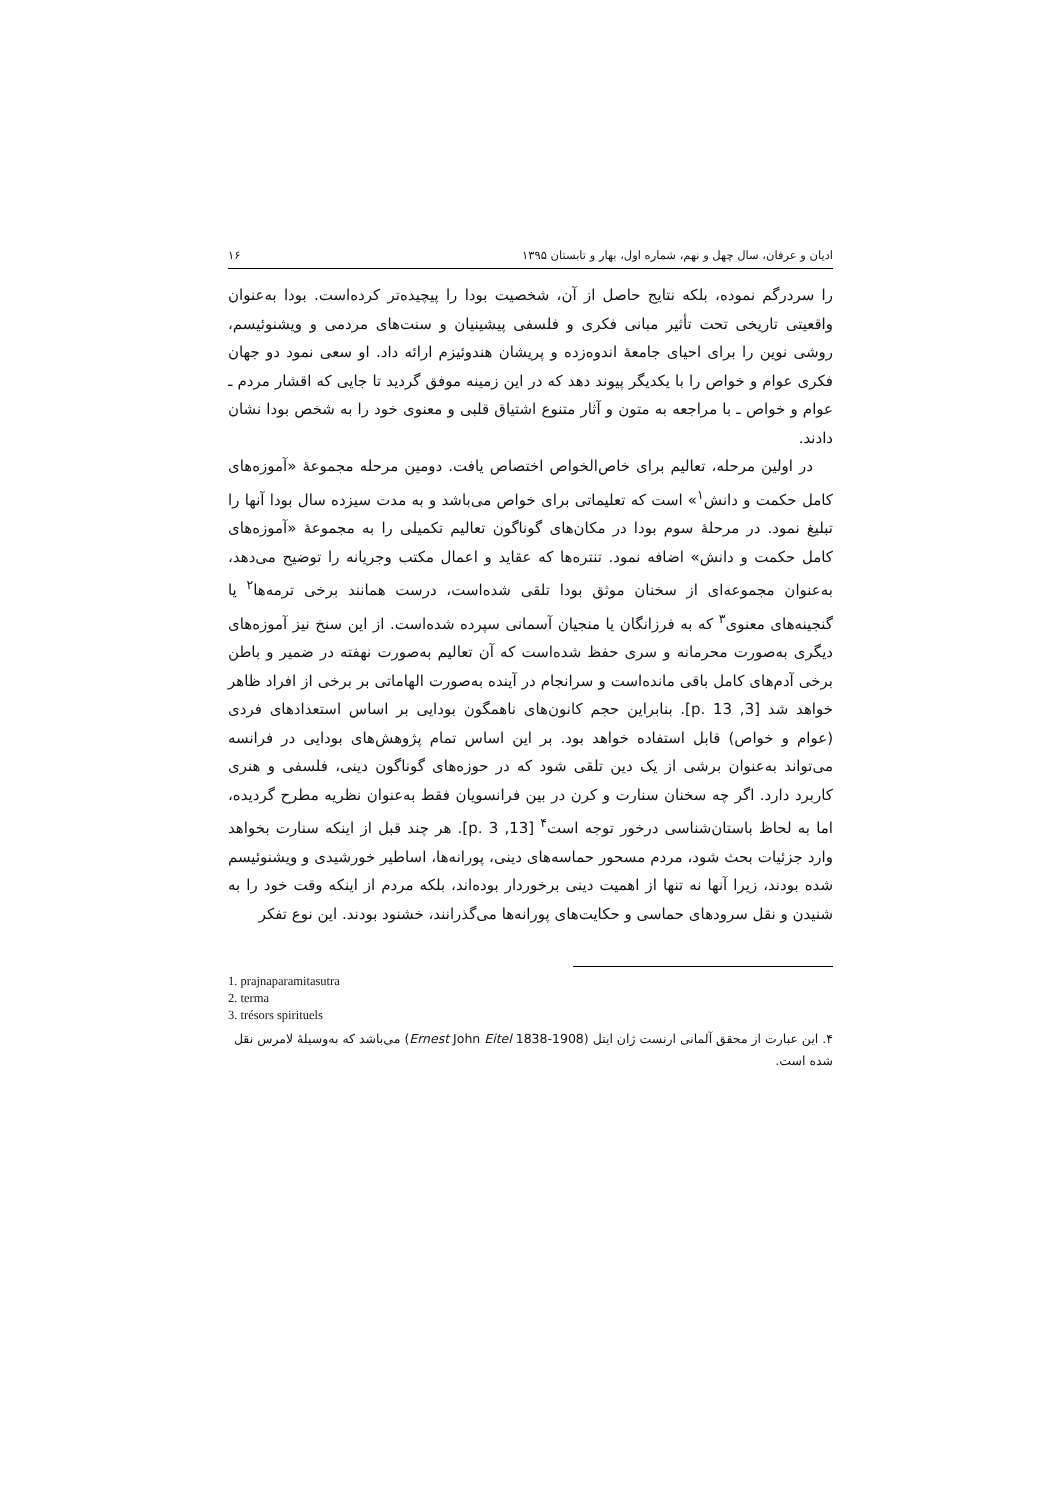ادیان و عرفان، سال چهل و نهم، شماره اول، بهار و تابستان ۱۳۹۵ ۱۶
را سردرگم نموده، بلکه نتایج حاصل از آن، شخصیت بودا را پیچیده‌تر کرده‌است. بودا به‌عنوان واقعیتی تاریخی تحت تأثیر مبانی فکری و فلسفی پیشینیان و سنت‌های مردمی و ویشنوئیسم، روشی نوین را برای احیای جامعهٔ اندوه‌زده و پریشان هندوئیزم ارائه داد. او سعی نمود دو جهان فکری عوام و خواص را با یکدیگر پیوند دهد که در این زمینه موفق گردید تا جایی که اقشار مردم ـ عوام و خواص ـ با مراجعه به متون و آثار متنوع اشتیاق قلبی و معنوی خود را به شخص بودا نشان دادند.
در اولین مرحله، تعالیم برای خاص‌الخواص اختصاص یافت. دومین مرحله مجموعهٔ «آموزه‌های کامل حکمت و دانش<sup>۱</sup>» است که تعلیماتی برای خواص می‌باشد و به مدت سیزده سال بودا آنها را تبلیغ نمود. در مرحلهٔ سوم بودا در مکان‌های گوناگون تعالیم تکمیلی را به مجموعهٔ «آموزه‌های کامل حکمت و دانش» اضافه نمود. تنتره‌ها که عقاید و اعمال مکتب وجریانه را توضیح می‌دهد، به‌عنوان مجموعه‌ای از سخنان موثق بودا تلقی شده‌است، درست همانند برخی ترمه‌ها<sup>۲</sup> یا گنجینه‌های معنوی<sup>۳</sup> که به فرزانگان یا منجیان آسمانی سپرده شده‌است. از این سنخ نیز آموزه‌های دیگری به‌صورت محرمانه و سری حفظ شده‌است که آن تعالیم به‌صورت نهفته در ضمیر و باطن برخی آدم‌های کامل باقی مانده‌است و سرانجام در آینده به‌صورت الهاماتی بر برخی از افراد ظاهر خواهد شد [3, p. 13]. بنابراین حجم کانون‌های ناهمگون بودایی بر اساس استعدادهای فردی (عوام و خواص) قابل استفاده خواهد بود. بر این اساس تمام پژوهش‌های بودایی در فرانسه می‌تواند به‌عنوان برشی از یک دین تلقی شود که در حوزه‌های گوناگون دینی، فلسفی و هنری کاربرد دارد. اگر چه سخنان سنارت و کرن در بین فرانسویان فقط به‌عنوان نظریه مطرح گردیده، اما به لحاظ باستان‌شناسی درخور توجه است<sup>۴</sup> [13, p. 3]. هر چند قبل از اینکه سنارت بخواهد وارد جزئیات بحث شود، مردم مسحور حماسه‌های دینی، پورانه‌ها، اساطیر خورشیدی و ویشنوئیسم شده بودند، زیرا آنها نه تنها از اهمیت دینی برخوردار بوده‌اند، بلکه مردم از اینکه وقت خود را به شنیدن و نقل سرودهای حماسی و حکایت‌های پورانه‌ها می‌گذرانند، خشنود بودند. این نوع تفکر
1. prajnaparamitasutra
2. terma
3. trésors spirituels
۴. این عبارت از محقق آلمانی ارنست ژان ایتل (Ernest John Eitel 1838-1908) می‌باشد که به‌وسیلهٔ لامرس نقل شده است.